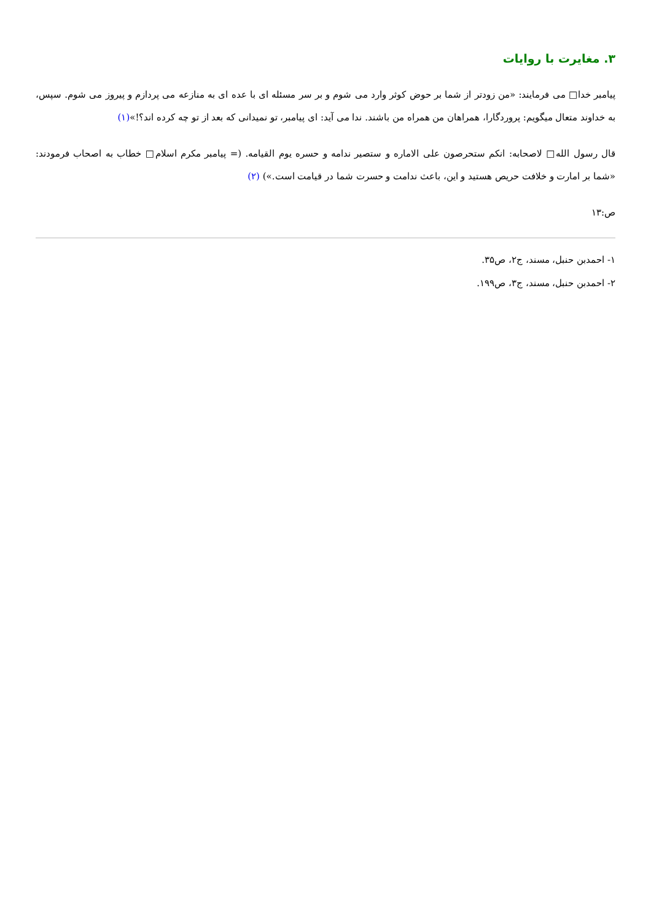۳. مغایرت با روایات
پیامبر خدا□ می فرمایند: «من زودتر از شما بر حوض کوثر وارد می شوم و بر سر مسئله ای با عده ای به منازعه می پردازم و پیروز می شوم. سپس، به خداوند متعال میگویم: پروردگارا، همراهان من همراه من باشند. ندا می آید: ای پیامبر، تو نمیدانی که بعد از تو چه کرده اند؟!»(۱)
قال رسول الله□ لاصحابه: انکم ستحرصون علی الاماره و ستصیر ندامه و حسره یوم القیامه. (= پیامبر مکرم اسلام□ خطاب به اصحاب فرمودند: «شما بر امارت و خلافت حریص هستید و این، باعث ندامت و حسرت شما در قیامت است.») (۲)
ص:۱۳
۱- احمدبن حنبل، مسند، ج۲، ص۳۵.
۲- احمدبن حنبل، مسند، ج۳، ص۱۹۹.